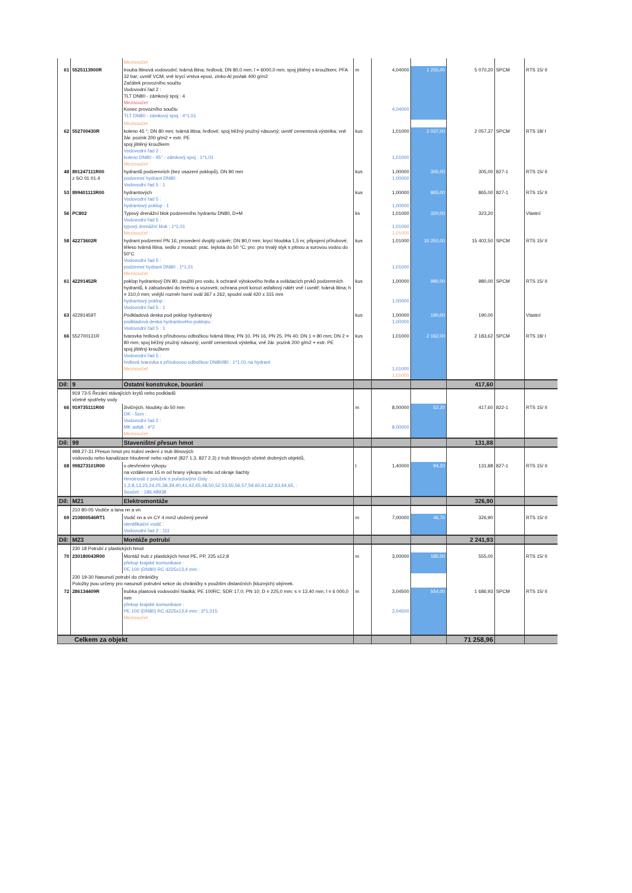| | | Mezisoučet | | | | | | |
| 61 | 5525113900R | trouba litinová vodovodní; tvárná litina; hrdlová; DN 80,0 mm; l = 6000,0 mm; spoj jištěný s kroužkem; PFA 32 bar; uvnitř VCM; vně krycí vrstva epoxi, zinko-Al povlak 400 g/m2 Začátek provozního součtu Vodovodní řad 2 : TLT DN80 - zámkový spoj : 4 Mezisoučet Konec provozního součtu TLT DN80 - zámkový spoj : 4*1,01 | m | 4,04000 4,04000 | 1 255,00 | 5 070,20 | SPCM | RTS 15/ II |
| | | Mezisoučet | | | | | | |
| 62 | 552700430R | koleno 45 °; DN 80 mm; tvárná litina; hrdlové; spoj běžný pružný násuvný; uvnitř cementová výstelka; vně žár. pozink 200 g/m2 + extr. PE spoj jištěný kroužkem Vodovodní řad 2 : koleno DN80 - 45° - zámkový spoj : 1*1,01 Mezisoučet | kus | 1,01000 1,01000 | 2 037,00 | 2 057,37 | SPCM | RTS 18/ I |
| 48 | 891247111R00 z SO 01 01.4 | hydrantů podzemních (bez osazení poklopů), DN 80 mm podzemní hydrant DN80 : Vodovodní řad 5 : 1 | kus | 1,00000 1,00000 | 305,00 | 305,00 | 827-1 | RTS 15/ II |
| 53 | 899401113R00 | hydrantových Vodovodní řad 5 : hydrantový poklop : 1 | kus | 1,00000 1,00000 | 865,00 | 865,00 | 827-1 | RTS 15/ II |
| 56 | PC802 | Typový drenážní blok podzemního hydrantu DN80, D+M Vodovodní řad 5 : typový drenážní blok : 1*1,01 Mezisoučet | ks | 1,01000 1,01000 1,01000 | 320,00 | 323,20 | | Vlastní |
| 58 | 42273602R | hydrant podzemní PN 16; provedení dvojitý uzávěr; DN 80,0 mm; krycí hloubka 1,5 m; připojení přírubové; těleso tvárná litina, sedlo z mosazi; prac. teplota do 50 °C; pro: pro trvalý styk s pitnou a surovou vodou do 50°C Vodovodní řad 5 : podzemní hydrant DN80 : 1*1,01 Mezisoučet | kus | 1,01000 1,01000 | 15 250,00 | 15 402,50 | SPCM | RTS 15/ II |
| 61 | 42291452R | poklop hydrantový DN 80; použití pro vodu, k ochraně výtokového hrdla a ovládacích prvků podzemních hydrantů, k zabudování do terénu a vozovek; ochrana proti korozi asfaltový nátěr vně i uvnitř; tvárná litina; h = 310,0 mm; vnější rozměr horní ovál 367 x 262, spodní ovál 420 x 315 mm hydrantový poklop : Vodovodní řad 5 : 1 | kus | 1,00000 1,00000 | 980,00 | 980,00 | SPCM | RTS 15/ II |
| 63 | 42291459T | Podkladová deska pod poklop hydrantový podkladová deska hydrantového poklopu : Vodovodní řad 5 : 1 | kus | 1,00000 1,00000 | 190,00 | 190,00 | | Vlastní |
| 66 | 552700131R | tvarovka hrdlová s přírubovou odbočkou tvárná litina; PN 10, PN 16, PN 25, PN 40; DN 1 = 80 mm; DN 2 = 80 mm; spoj běžný pružný násuvný; uvnitř cementová výstelka; vně žár. pozink 200 g/m2 + extr. PE spoj jištěný kroužkem Vodovodní řad 5 : hrdlová tvarovka s přírubovou odbočkou DN80/80 : 1*1,01 na hydrant Mezisoučet | kus | 1,01000 1,01000 1,01000 | 2 162,00 | 2 183,62 | SPCM | RTS 18/ I |
| Díl: | 9 | Ostatní konstrukce, bourání | | | | 417,60 | | |
| | 919 73-5 Řezání stávajících krytů nebo podkladů včetně spotřeby vody | | | | | | | |
| 66 | 919735111R00 | živičných, hloubky do 50 mm OK - 5cm : Vodovodní řad 2 : MK asfalt : 4*2 Mezisoučet | m | 8,00000 8,00000 | 52,20 | 417,60 | 822-1 | RTS 15/ II |
| Díl: | 99 | Staveništní přesun hmot | | | | 131,88 | | |
| | 998 27-31 Přesun hmot pro trubní vedení z trub litinových vodovodu nebo kanalizace hloubené nebo ražené (827 1.3, 827 2.3) z trub litinových včetně drobných objektů, | | | | | | | |
| 68 | 998273101R00 | v otevřeném výkopu na vzdálenost 15 m od hrany výkopu nebo od okraje šachty Hmotnosti z položek s pořadovými čísly: : 1,2,8,13,23,24,25,38,39,40,41,42,45,48,50,52,53,55,56,57,59,60,61,62,63,64,65, : Součet: : 186,48938 | t | 1,40000 | 94,20 | 131,88 | 827-1 | RTS 15/ II |
| Díl: | M21 | Elektromontáže | | | | 326,90 | | |
| | 210 80-05 Vodiče a lana nn a vn | | | | | | | |
| 69 | 210800546RT1 | Vodič nn a vn CY 4 mm2 uložený pevně identifikační vodič : Vodovodní řad 2 : 111 | m | 7,00000 | 46,70 | 326,90 | | RTS 15/ II |
| Díl: | M23 | Montáže potrubí | | | | 2 241,93 | | |
| | 230 18 Potrubí z plastických hmot | | | | | | | |
| 70 | 230180043R00 | Montáž trub z plastických hmot PE, PP, 225 x12,8 překop krajské komunikace : PE 100 (DN80) RC d225x13,4 mm : | m | 3,00000 | 185,00 | 555,00 | | RTS 15/ II |
| | 230 19-30 Nasunutí potrubí do chráničky Položky jsou určeny pro nasunutí potrubní sekce do chráničky s použitím distančních (kluzných) objímek. | | | | | | | |
| 72 | 286134409R | trubka plastová vodovodní hladká; PE 100RC; SDR 17,0; PN 10; D = 225,0 mm; s = 13,40 mm; l = 6 000,0 mm překop krajské komunikace : PE 100 (DN80) RC d225x13,4 mm : 3*1,015 Mezisoučet | m | 3,04500 3,04500 | 554,00 | 1 686,93 | SPCM | RTS 15/ II |
| Celkem za objekt | | | | | | 71 258,96 | | |